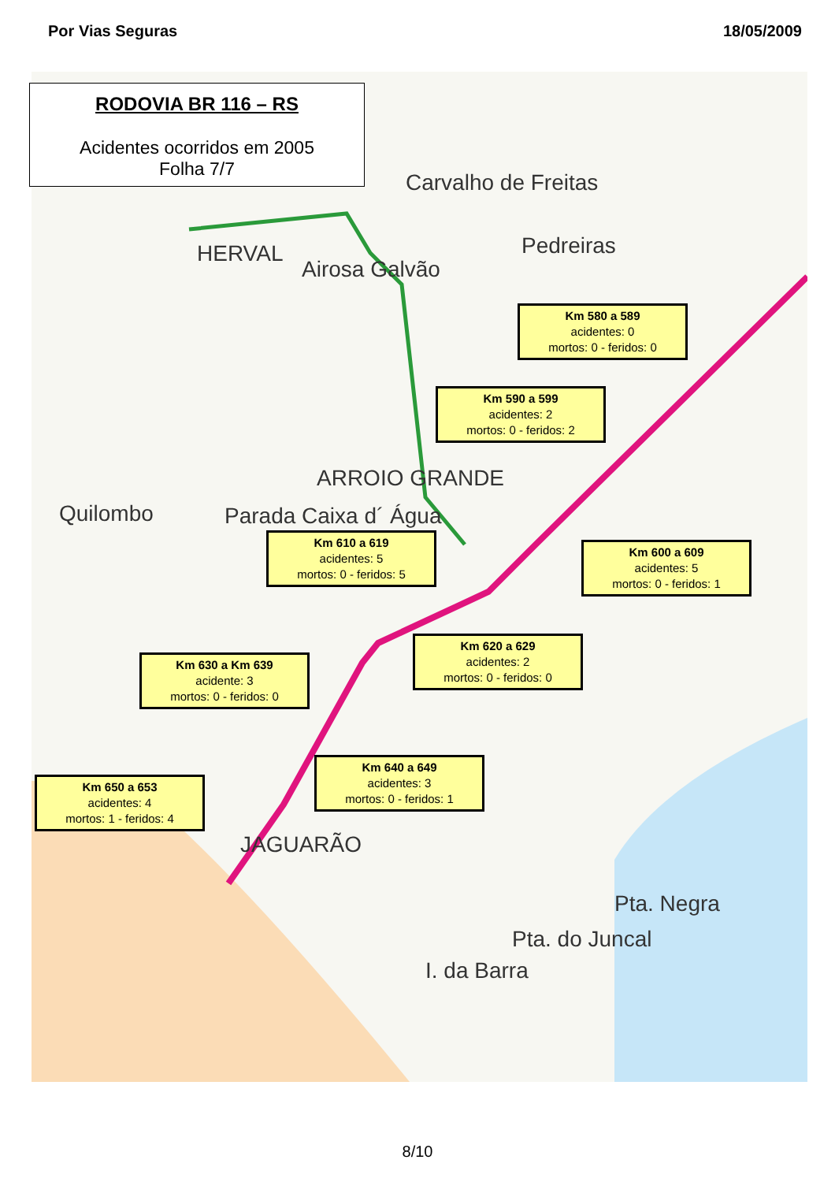Por Vias Seguras 18/05/2009
HERVAL
Airosa Galvão
Pedreiras
Carvalho de Freitas
ARROIO GRANDE
Parada Caixa d´ Água
Quilombo
JAGUARÃO
Pta. Negra
Pta. do Juncal
I. da Barra
RODOVIA BR 116 – RS
Acidentes ocorridos em 2005
Folha 7/7
Km 580 a 589
acidentes: 0
mortos: 0 - feridos: 0
Km 590 a 599
acidentes: 2
mortos: 0 - feridos: 2
Km 610 a 619
acidentes: 5
mortos: 0 - feridos: 5
Km 600 a 609
acidentes: 5
mortos: 0 - feridos: 1
Km 620 a 629
acidentes: 2
mortos: 0 - feridos: 0
Km 630 a Km 639
acidente: 3
mortos: 0 - feridos: 0
Km 640 a 649
acidentes: 3
mortos: 0 - feridos: 1
Km 650 a 653
acidentes: 4
mortos: 1 - feridos: 4
8/10